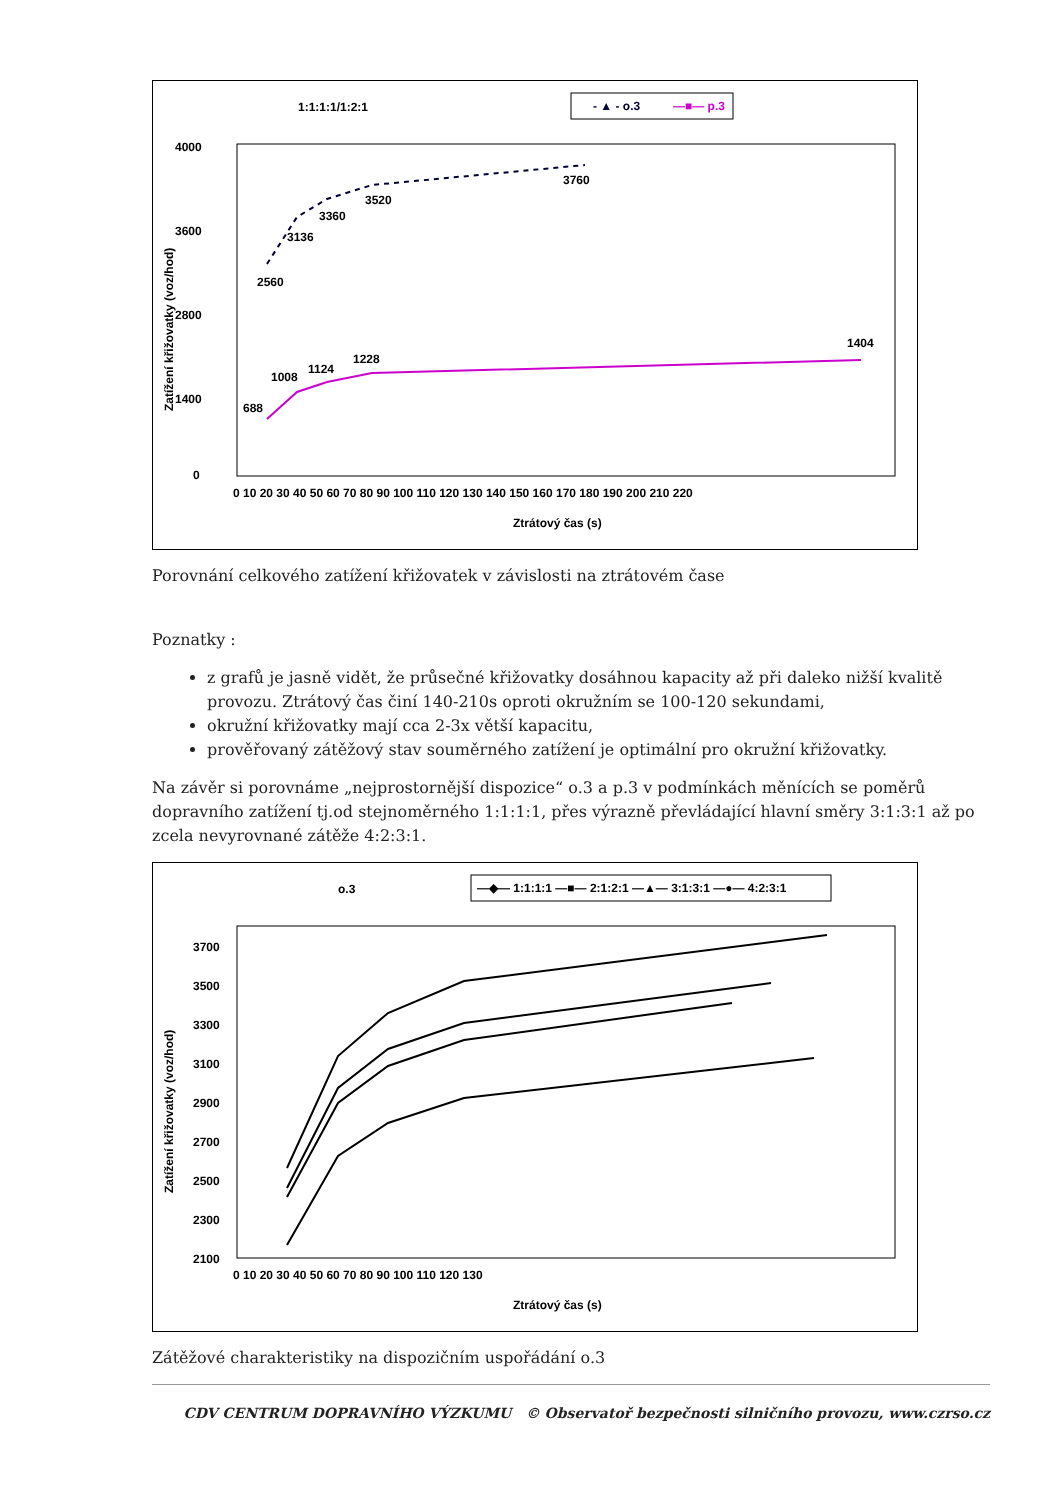1:1:1:1/1:2:1
- ▲ - o.3
—■— p.3
4000
3600
2800
1400
0
Zatížení křižovatky (voz/hod)
0 10 20 30 40 50 60 70 80 90 100 110 120 130 140 150 160 170 180 190 200 210 220
Ztrátový čas (s)
2560
3136
3360
3520
3760
688
1008
1124
1228
1404
Porovnání celkového zatížení křižovatek v závislosti na ztrátovém čase
Poznatky :
z grafů je jasně vidět, že průsečné křižovatky dosáhnou kapacity až při daleko nižší kvalitě provozu. Ztrátový čas činí 140-210s oproti okružním se 100-120 sekundami,
okružní křižovatky mají cca 2-3x větší kapacitu,
prověřovaný zátěžový stav souměrného zatížení je optimální pro okružní křižovatky.
Na závěr si porovnáme „nejprostornější dispozice“ o.3 a p.3 v podmínkách měnících se poměrů dopravního zatížení tj.od stejnoměrného 1:1:1:1, přes výrazně převládající hlavní směry 3:1:3:1 až po zcela nevyrovnané zátěže 4:2:3:1.
o.3
—◆— 1:1:1:1 —■— 2:1:2:1 —▲— 3:1:3:1 —●— 4:2:3:1
3700
3500
3300
3100
2900
2700
2500
2300
2100
Zatížení křižovatky (voz/hod)
0 10 20 30 40 50 60 70 80 90 100 110 120 130
Ztrátový čas (s)
Zátěžové charakteristiky na dispozičním uspořádání o.3
CDV CENTRUM DOPRAVNÍHO VÝZKUMU © Observatoř bezpečnosti silničního provozu, www.czrso.cz